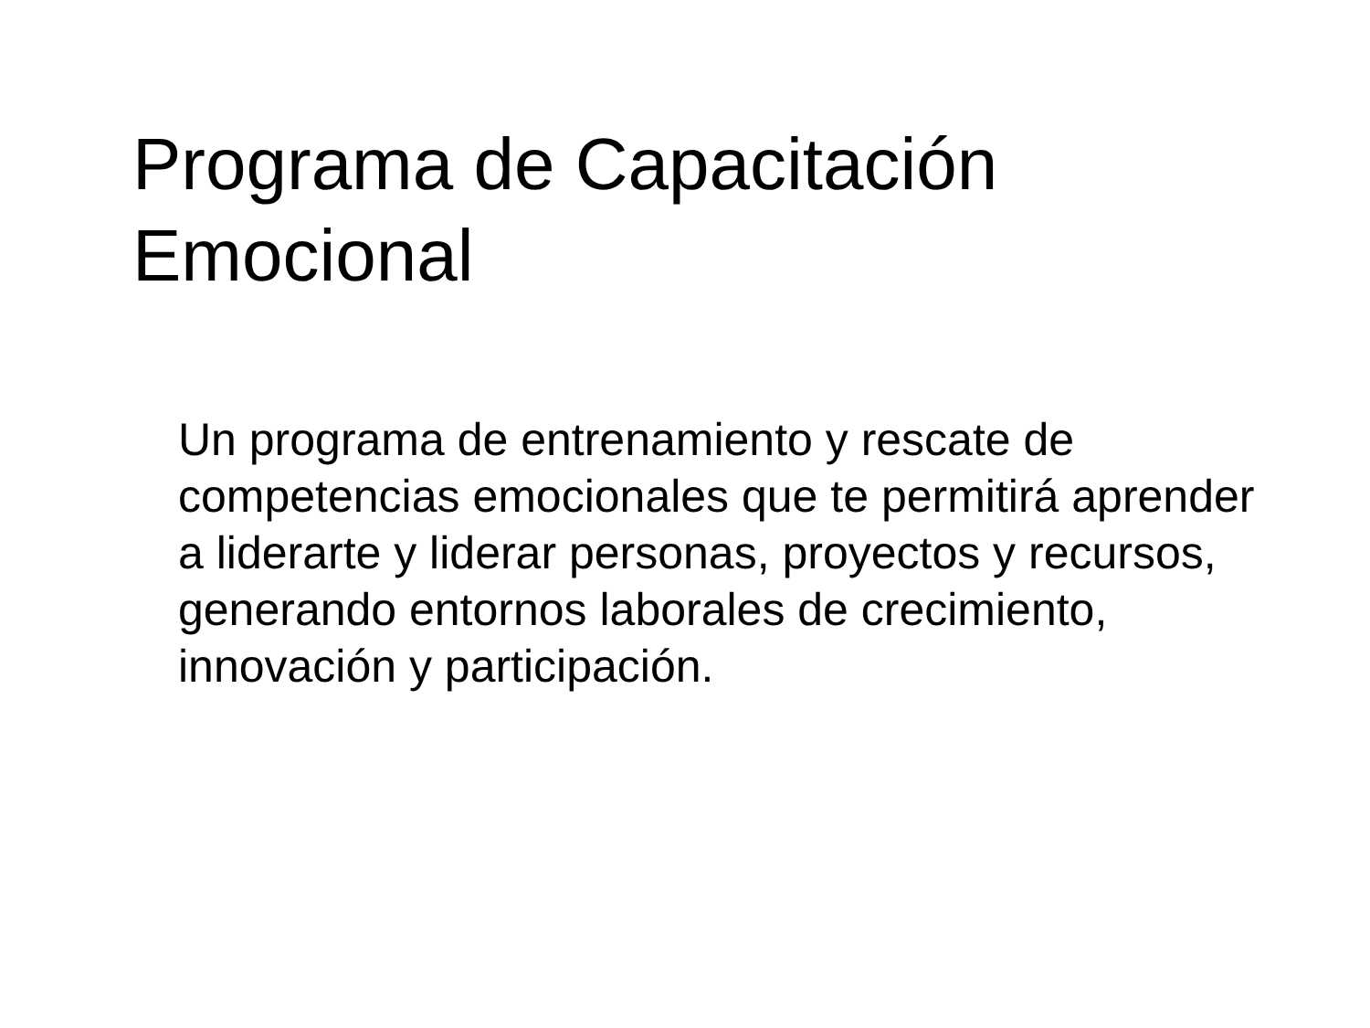Programa de Capacitación
Emocional
Un programa de entrenamiento y rescate de competencias emocionales que te permitirá aprender a liderarte y liderar personas, proyectos y recursos, generando entornos laborales de crecimiento, innovación y participación.